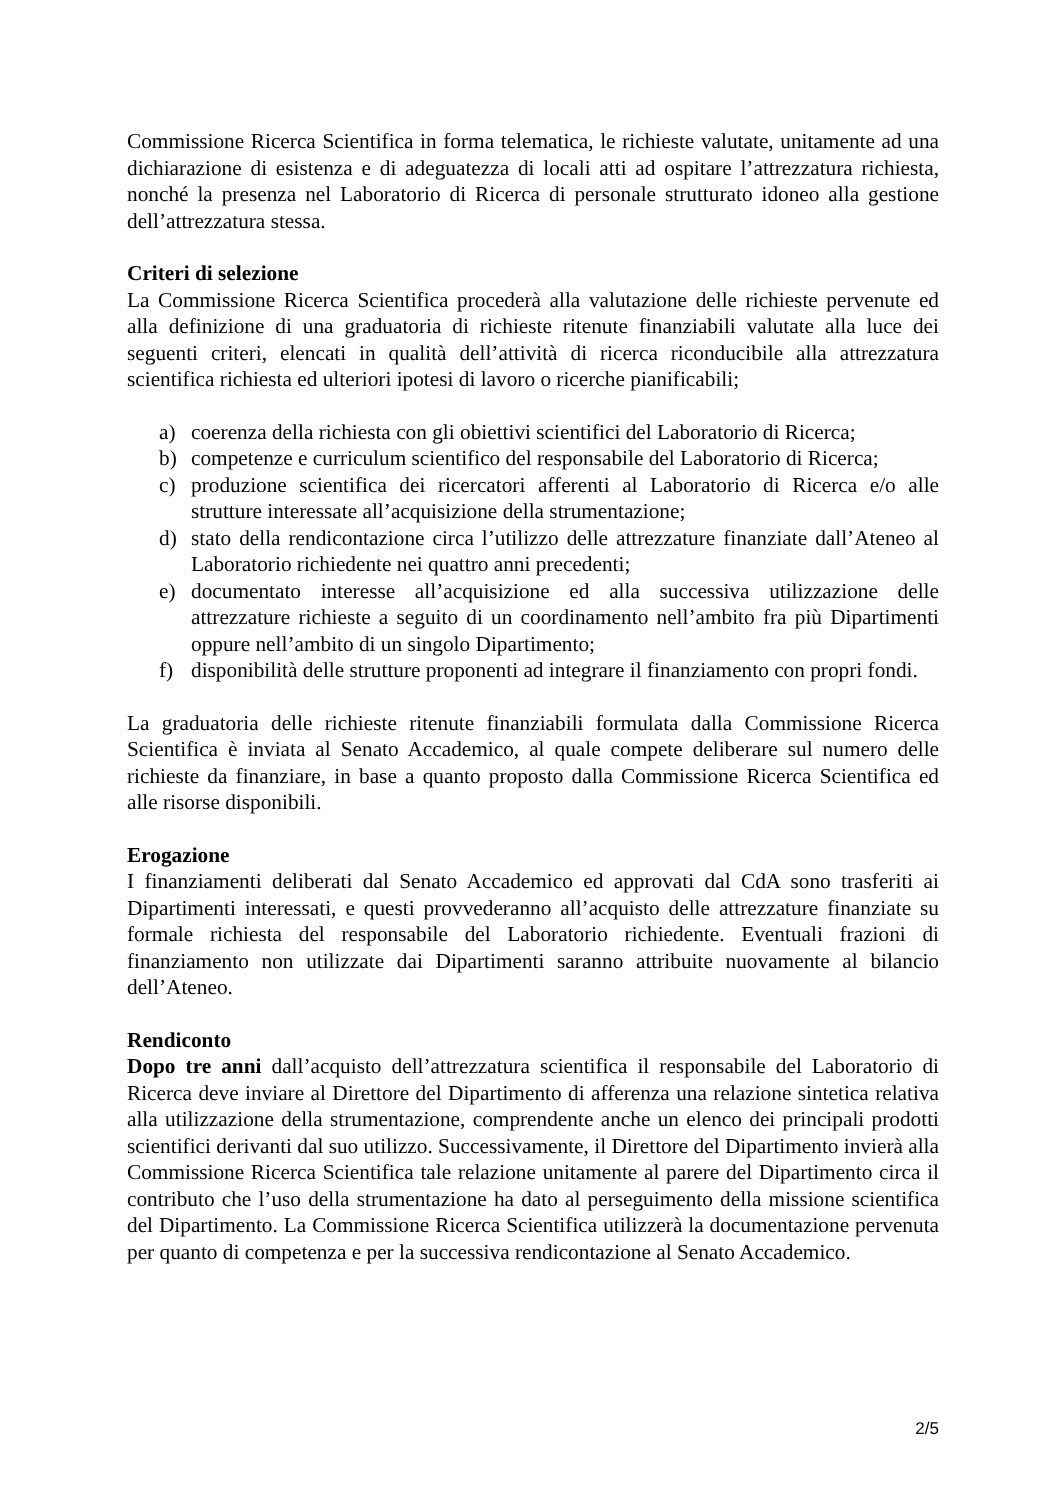Commissione Ricerca Scientifica in forma telematica, le richieste valutate, unitamente ad una dichiarazione di esistenza e di adeguatezza di locali atti ad ospitare l’attrezzatura richiesta, nonché la presenza nel Laboratorio di Ricerca di personale strutturato idoneo alla gestione dell’attrezzatura stessa.
Criteri di selezione
La Commissione Ricerca Scientifica procederà alla valutazione delle richieste pervenute ed alla definizione di una graduatoria di richieste ritenute finanziabili valutate alla luce dei seguenti criteri, elencati in qualità dell’attività di ricerca riconducibile alla attrezzatura scientifica richiesta ed ulteriori ipotesi di lavoro o ricerche pianificabili;
a) coerenza della richiesta con gli obiettivi scientifici del Laboratorio di Ricerca;
b) competenze e curriculum scientifico del responsabile del Laboratorio di Ricerca;
c) produzione scientifica dei ricercatori afferenti al Laboratorio di Ricerca e/o alle strutture interessate all’acquisizione della strumentazione;
d) stato della rendicontazione circa l’utilizzo delle attrezzature finanziate dall’Ateneo al Laboratorio richiedente nei quattro anni precedenti;
e) documentato interesse all’acquisizione ed alla successiva utilizzazione delle attrezzature richieste a seguito di un coordinamento nell’ambito fra più Dipartimenti oppure nell’ambito di un singolo Dipartimento;
f) disponibilità delle strutture proponenti ad integrare il finanziamento con propri fondi.
La graduatoria delle richieste ritenute finanziabili formulata dalla Commissione Ricerca Scientifica è inviata al Senato Accademico, al quale compete deliberare sul numero delle richieste da finanziare, in base a quanto proposto dalla Commissione Ricerca Scientifica ed alle risorse disponibili.
Erogazione
I finanziamenti deliberati dal Senato Accademico ed approvati dal CdA sono trasferiti ai Dipartimenti interessati, e questi provvederanno all’acquisto delle attrezzature finanziate su formale richiesta del responsabile del Laboratorio richiedente. Eventuali frazioni di finanziamento non utilizzate dai Dipartimenti saranno attribuite nuovamente al bilancio dell’Ateneo.
Rendiconto
Dopo tre anni dall’acquisto dell’attrezzatura scientifica il responsabile del Laboratorio di Ricerca deve inviare al Direttore del Dipartimento di afferenza una relazione sintetica relativa alla utilizzazione della strumentazione, comprendente anche un elenco dei principali prodotti scientifici derivanti dal suo utilizzo. Successivamente, il Direttore del Dipartimento invierà alla Commissione Ricerca Scientifica tale relazione unitamente al parere del Dipartimento circa il contributo che l’uso della strumentazione ha dato al perseguimento della missione scientifica del Dipartimento. La Commissione Ricerca Scientifica utilizzerà la documentazione pervenuta per quanto di competenza e per la successiva rendicontazione al Senato Accademico.
2/5